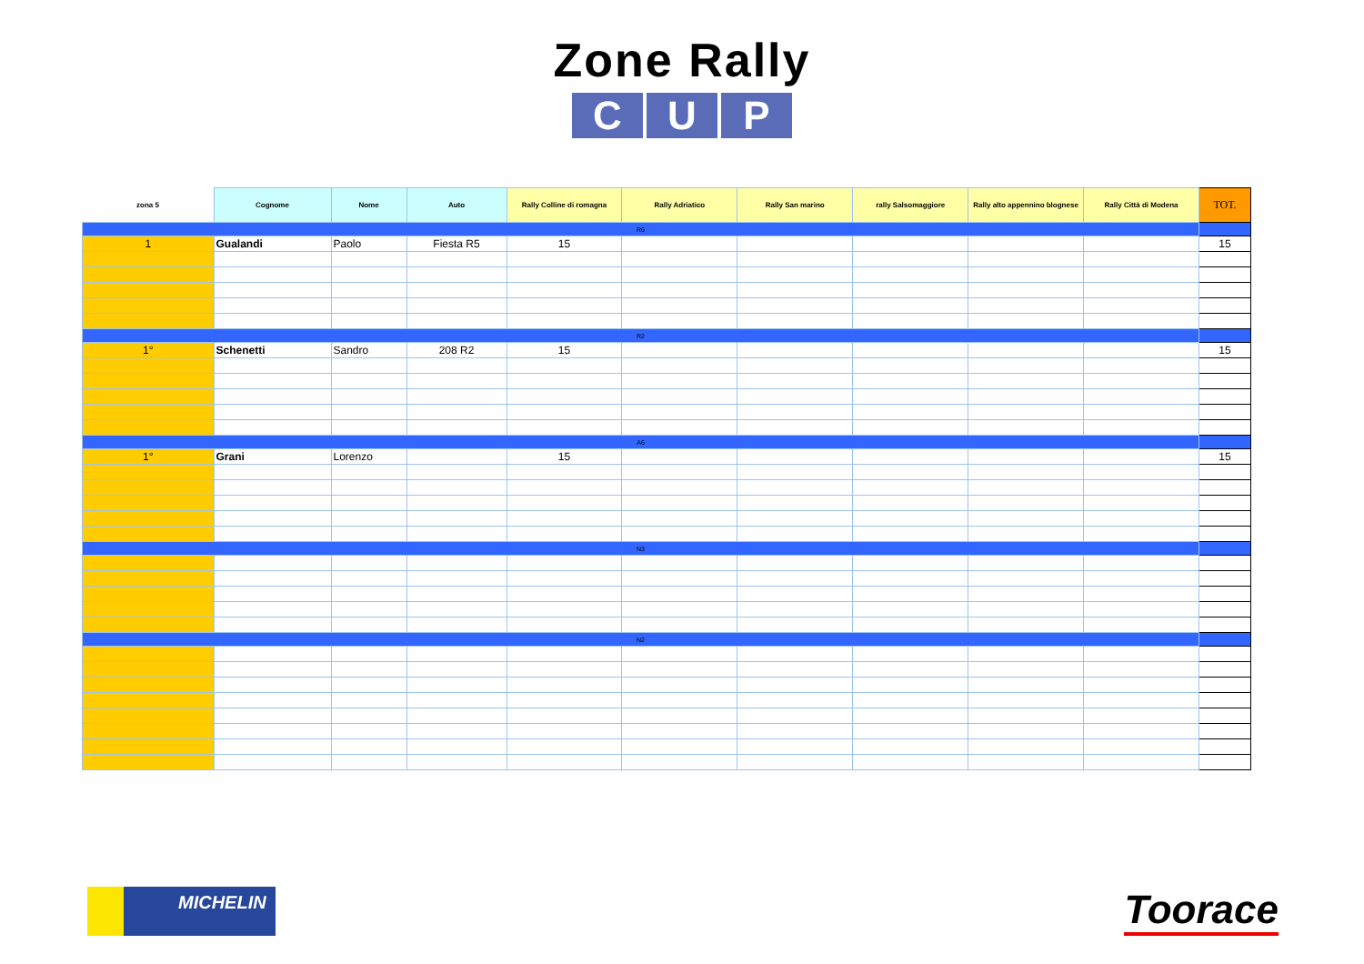Zone Rally
C U P
| zona 5 | Cognome | Nome | Auto | Rally Colline di romagna | Rally Adriatico | Rally San marino | rally Salsomaggiore | Rally alto appennino blognese | Rally Città di Modena | TOT. |
| --- | --- | --- | --- | --- | --- | --- | --- | --- | --- | --- |
| R6 | | | | | | | | | | |
| 1 | Gualandi | Paolo | Fiesta R5 | 15 | | | | | | 15 |
| R2 | | | | | | | | | | |
| 1° | Schenetti | Sandro | 208 R2 | 15 | | | | | | 15 |
| A6 | | | | | | | | | | |
| 1° | Grani | Lorenzo | | 15 | | | | | | 15 |
| N3 | | | | | | | | | | |
| N2 | | | | | | | | | | |
MICHELIN
Toorace